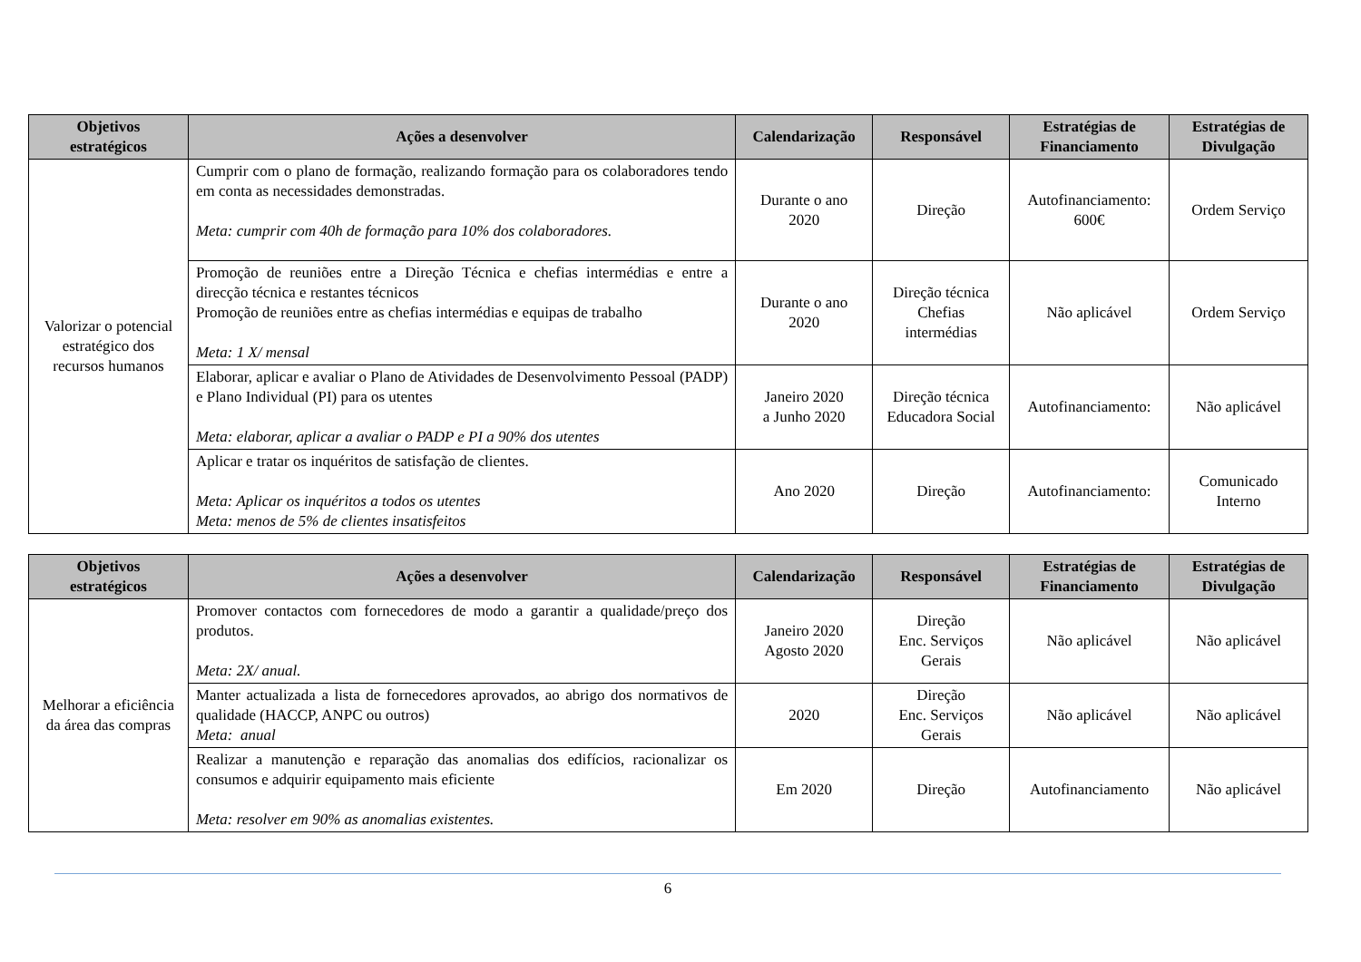| Objetivos estratégicos | Ações a desenvolver | Calendarização | Responsável | Estratégias de Financiamento | Estratégias de Divulgação |
| --- | --- | --- | --- | --- | --- |
| Valorizar o potencial estratégico dos recursos humanos | Cumprir com o plano de formação, realizando formação para os colaboradores tendo em conta as necessidades demonstradas. Meta: cumprir com 40h de formação para 10% dos colaboradores. | Durante o ano 2020 | Direção | Autofinanciamento: 600€ | Ordem Serviço |
| | Promoção de reuniões entre a Direção Técnica e chefias intermédias e entre a direcção técnica e restantes técnicos Promoção de reuniões entre as chefias intermédias e equipas de trabalho Meta: 1 X/ mensal | Durante o ano 2020 | Direção técnica Chefias intermédias | Não aplicável | Ordem Serviço |
| | Elaborar, aplicar e avaliar o Plano de Atividades de Desenvolvimento Pessoal (PADP) e Plano Individual (PI) para os utentes Meta: elaborar, aplicar a avaliar o PADP e PI a 90% dos utentes | Janeiro 2020 a Junho 2020 | Direção técnica Educadora Social | Autofinanciamento: | Não aplicável |
| | Aplicar e tratar os inquéritos de satisfação de clientes. Meta: Aplicar os inquéritos a todos os utentes Meta: menos de 5% de clientes insatisfeitos | Ano 2020 | Direção | Autofinanciamento: | Comunicado Interno |
| Objetivos estratégicos | Ações a desenvolver | Calendarização | Responsável | Estratégias de Financiamento | Estratégias de Divulgação |
| --- | --- | --- | --- | --- | --- |
| Melhorar a eficiência da área das compras | Promover contactos com fornecedores de modo a garantir a qualidade/preço dos produtos. Meta: 2X/ anual. | Janeiro 2020 Agosto 2020 | Direção Enc. Serviços Gerais | Não aplicável | Não aplicável |
| | Manter actualizada a lista de fornecedores aprovados, ao abrigo dos normativos de qualidade (HACCP, ANPC ou outros) Meta: anual | 2020 | Direção Enc. Serviços Gerais | Não aplicável | Não aplicável |
| | Realizar a manutenção e reparação das anomalias dos edifícios, racionalizar os consumos e adquirir equipamento mais eficiente Meta: resolver em 90% as anomalias existentes. | Em 2020 | Direção | Autofinanciamento | Não aplicável |
6